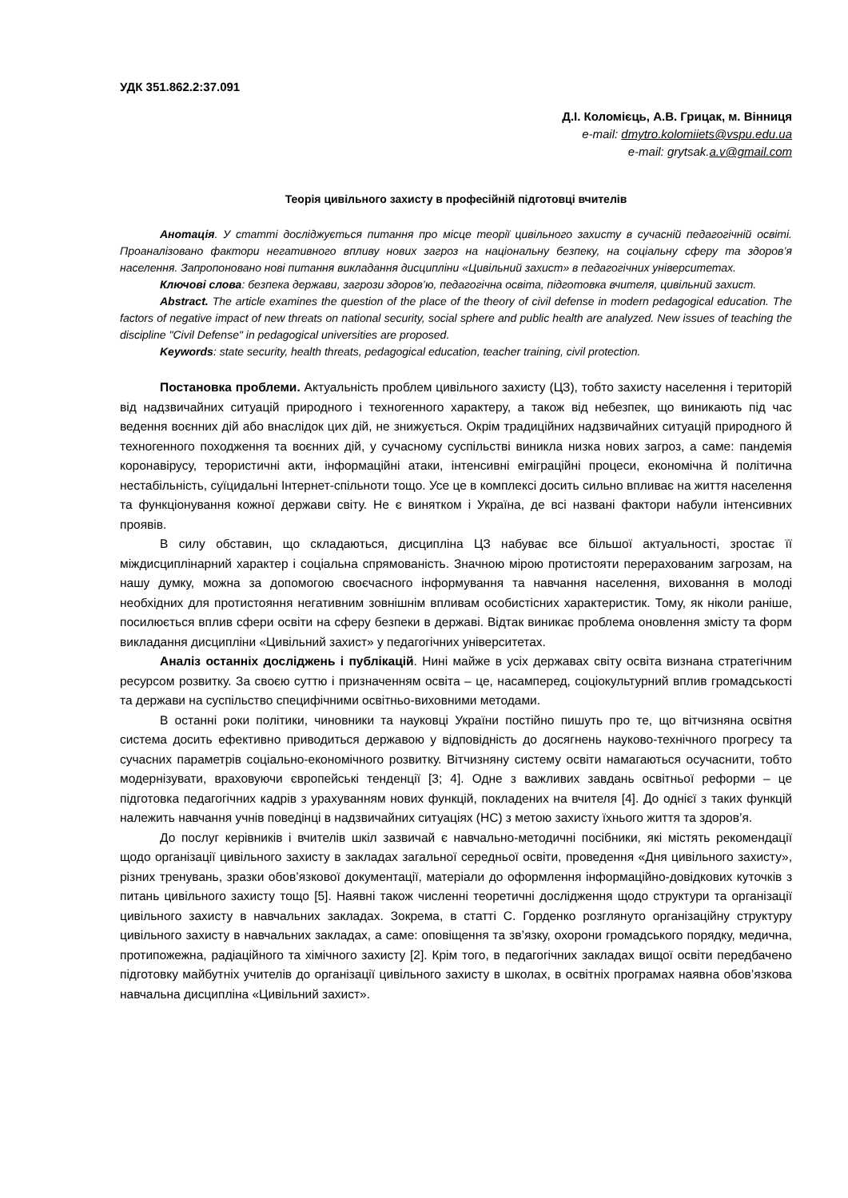УДК 351.862.2:37.091
Д.І. Коломієць, А.В. Грицак, м. Вінниця
e-mail: dmytro.kolomiiets@vspu.edu.ua
e-mail: grytsak.a.v@gmail.com
Теорія цивільного захисту в професійній підготовці вчителів
Анотація. У статті досліджується питання про місце теорії цивільного захисту в сучасній педагогічній освіті. Проаналізовано фактори негативного впливу нових загроз на національну безпеку, на соціальну сферу та здоров’я населення. Запропоновано нові питання викладання дисципліни «Цивільний захист» в педагогічних університетах.
Ключові слова: безпека держави, загрози здоров’ю, педагогічна освіта, підготовка вчителя, цивільний захист.
Abstract. The article examines the question of the place of the theory of civil defense in modern pedagogical education. The factors of negative impact of new threats on national security, social sphere and public health are analyzed. New issues of teaching the discipline "Civil Defense" in pedagogical universities are proposed.
Keywords: state security, health threats, pedagogical education, teacher training, civil protection.
Постановка проблеми. Актуальність проблем цивільного захисту (ЦЗ), тобто захисту населення і територій від надзвичайних ситуацій природного і техногенного характеру, а також від небезпек, що виникають під час ведення воєнних дій або внаслідок цих дій, не знижується. Окрім традиційних надзвичайних ситуацій природного й техногенного походження та воєнних дій, у сучасному суспільстві виникла низка нових загроз, а саме: пандемія коронавірусу, терористичні акти, інформаційні атаки, інтенсивні еміграційні процеси, економічна й політична нестабільність, суїцидальні Інтернет-спільноти тощо. Усе це в комплексі досить сильно впливає на життя населення та функціонування кожної держави світу. Не є винятком і Україна, де всі названі фактори набули інтенсивних проявів.
В силу обставин, що складаються, дисципліна ЦЗ набуває все більшої актуальності, зростає її міждисциплінарний характер і соціальна спрямованість. Значною мірою протистояти перерахованим загрозам, на нашу думку, можна за допомогою своєчасного інформування та навчання населення, виховання в молоді необхідних для протистояння негативним зовнішнім впливам особистісних характеристик. Тому, як ніколи раніше, посилюється вплив сфери освіти на сферу безпеки в державі. Відтак виникає проблема оновлення змісту та форм викладання дисципліни «Цивільний захист» у педагогічних університетах.
Аналіз останніх досліджень і публікацій. Нині майже в усіх державах світу освіта визнана стратегічним ресурсом розвитку. За своєю суттю і призначенням освіта – це, насамперед, соціокультурний вплив громадськості та держави на суспільство специфічними освітньо-виховними методами.
В останні роки політики, чиновники та науковці України постійно пишуть про те, що вітчизняна освітня система досить ефективно приводиться державою у відповідність до досягнень науково-технічного прогресу та сучасних параметрів соціально-економічного розвитку. Вітчизняну систему освіти намагаються осучаснити, тобто модернізувати, враховуючи європейські тенденції [3; 4]. Одне з важливих завдань освітньої реформи – це підготовка педагогічних кадрів з урахуванням нових функцій, покладених на вчителя [4]. До однієї з таких функцій належить навчання учнів поведінці в надзвичайних ситуаціях (НС) з метою захисту їхнього життя та здоров’я.
До послуг керівників і вчителів шкіл зазвичай є навчально-методичні посібники, які містять рекомендації щодо організації цивільного захисту в закладах загальної середньої освіти, проведення «Дня цивільного захисту», різних тренувань, зразки обов’язкової документації, матеріали до оформлення інформаційно-довідкових куточків з питань цивільного захисту тощо [5]. Наявні також численні теоретичні дослідження щодо структури та організації цивільного захисту в навчальних закладах. Зокрема, в статті С. Горденко розглянуто організаційну структуру цивільного захисту в навчальних закладах, а саме: оповіщення та зв’язку, охорони громадського порядку, медична, протипожежна, радіаційного та хімічного захисту [2]. Крім того, в педагогічних закладах вищої освіти передбачено підготовку майбутніх учителів до організації цивільного захисту в школах, в освітніх програмах наявна обов’язкова навчальна дисципліна «Цивільний захист».